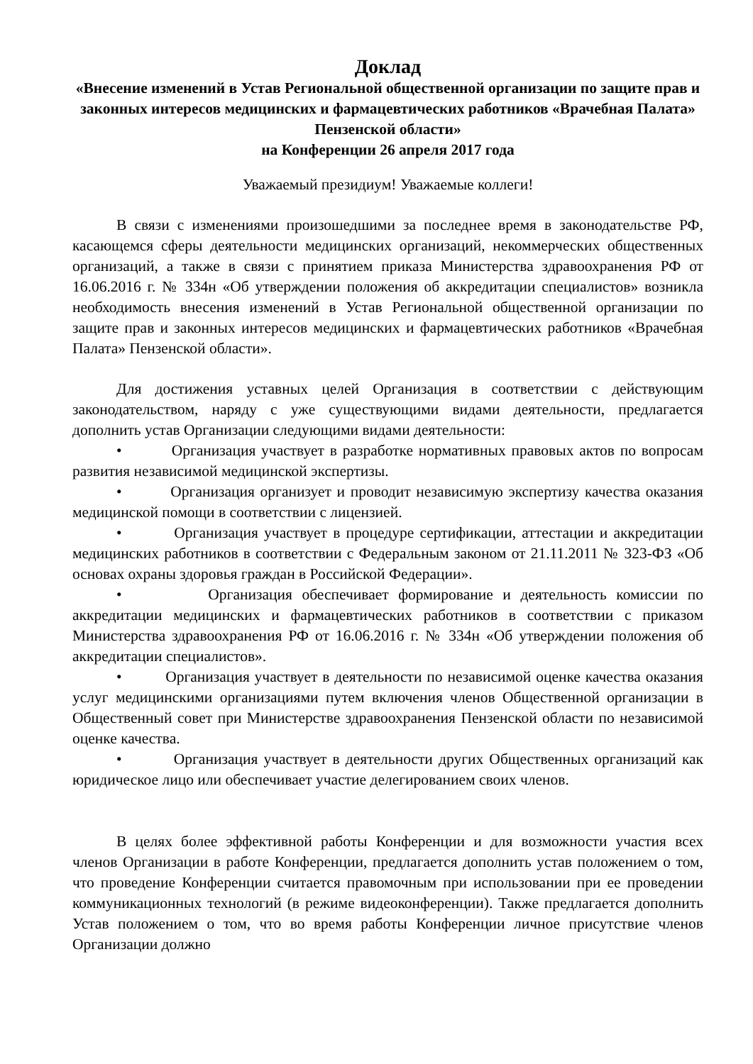Доклад
«Внесение изменений в Устав Региональной общественной организации по защите прав и законных интересов медицинских и фармацевтических работников «Врачебная Палата» Пензенской области»
на Конференции 26 апреля 2017 года
Уважаемый президиум! Уважаемые коллеги!
В связи с изменениями произошедшими за последнее время в законодательстве РФ, касающемся сферы деятельности медицинских организаций, некоммерческих общественных организаций, а также в связи с принятием приказа Министерства здравоохранения РФ от 16.06.2016 г. № 334н «Об утверждении положения об аккредитации специалистов» возникла необходимость внесения изменений в Устав Региональной общественной организации по защите прав и законных интересов медицинских и фармацевтических работников «Врачебная Палата» Пензенской области».
Для достижения уставных целей Организация в соответствии с действующим законодательством, наряду с уже существующими видами деятельности, предлагается дополнить устав Организации следующими видами деятельности:
• Организация участвует в разработке нормативных правовых актов по вопросам развития независимой медицинской экспертизы.
• Организация организует и проводит независимую экспертизу качества оказания медицинской помощи в соответствии с лицензией.
• Организация участвует в процедуре сертификации, аттестации и аккредитации медицинских работников в соответствии с Федеральным законом от 21.11.2011 № 323-ФЗ «Об основах охраны здоровья граждан в Российской Федерации».
• Организация обеспечивает формирование и деятельность комиссии по аккредитации медицинских и фармацевтических работников в соответствии с приказом Министерства здравоохранения РФ от 16.06.2016 г. № 334н «Об утверждении положения об аккредитации специалистов».
• Организация участвует в деятельности по независимой оценке качества оказания услуг медицинскими организациями путем включения членов Общественной организации в Общественный совет при Министерстве здравоохранения Пензенской области по независимой оценке качества.
• Организация участвует в деятельности других Общественных организаций как юридическое лицо или обеспечивает участие делегированием своих членов.
В целях более эффективной работы Конференции и для возможности участия всех членов Организации в работе Конференции, предлагается дополнить устав положением о том, что проведение Конференции считается правомочным при использовании при ее проведении коммуникационных технологий (в режиме видеоконференции). Также предлагается дополнить Устав положением о том, что во время работы Конференции личное присутствие членов Организации должно